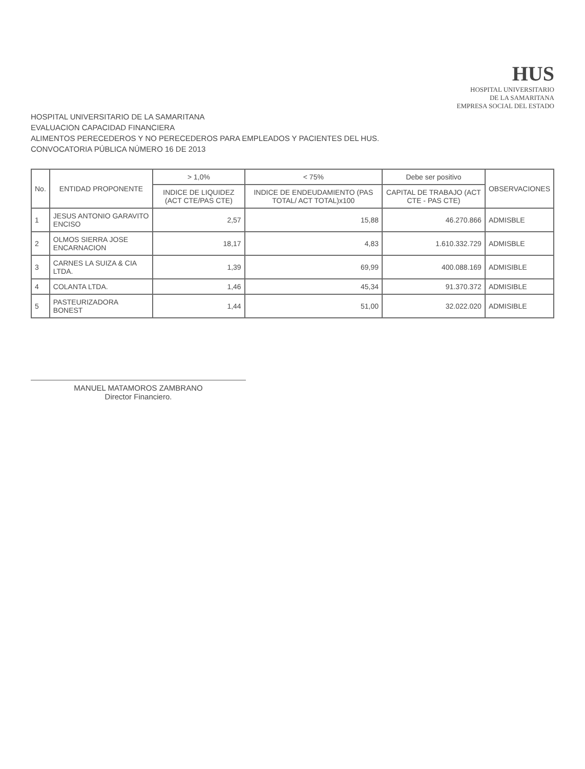HUS
HOSPITAL UNIVERSITARIO
DE LA SAMARITANA
EMPRESA SOCIAL DEL ESTADO
HOSPITAL UNIVERSITARIO DE LA SAMARITANA
EVALUACION CAPACIDAD FINANCIERA
ALIMENTOS PERECEDEROS Y NO PERECEDEROS PARA EMPLEADOS Y PACIENTES DEL HUS.
CONVOCATORIA PÚBLICA NÚMERO 16 DE 2013
| No. | ENTIDAD PROPONENTE | > 1,0% | < 75% | Debe ser positivo | OBSERVACIONES |
| --- | --- | --- | --- | --- | --- |
| | | INDICE DE LIQUIDEZ (ACT CTE/PAS CTE) | INDICE DE ENDEUDAMIENTO (PAS TOTAL/ ACT TOTAL)x100 | CAPITAL DE TRABAJO (ACT CTE - PAS CTE) | |
| 1 | JESUS ANTONIO GARAVITO ENCISO | 2,57 | 15,88 | 46.270.866 | ADMISBLE |
| 2 | OLMOS SIERRA JOSE ENCARNACION | 18,17 | 4,83 | 1.610.332.729 | ADMISBLE |
| 3 | CARNES LA SUIZA & CIA LTDA. | 1,39 | 69,99 | 400.088.169 | ADMISIBLE |
| 4 | COLANTA LTDA. | 1,46 | 45,34 | 91.370.372 | ADMISIBLE |
| 5 | PASTEURIZADORA BONEST | 1,44 | 51,00 | 32.022.020 | ADMISIBLE |
MANUEL MATAMOROS ZAMBRANO
Director Financiero.